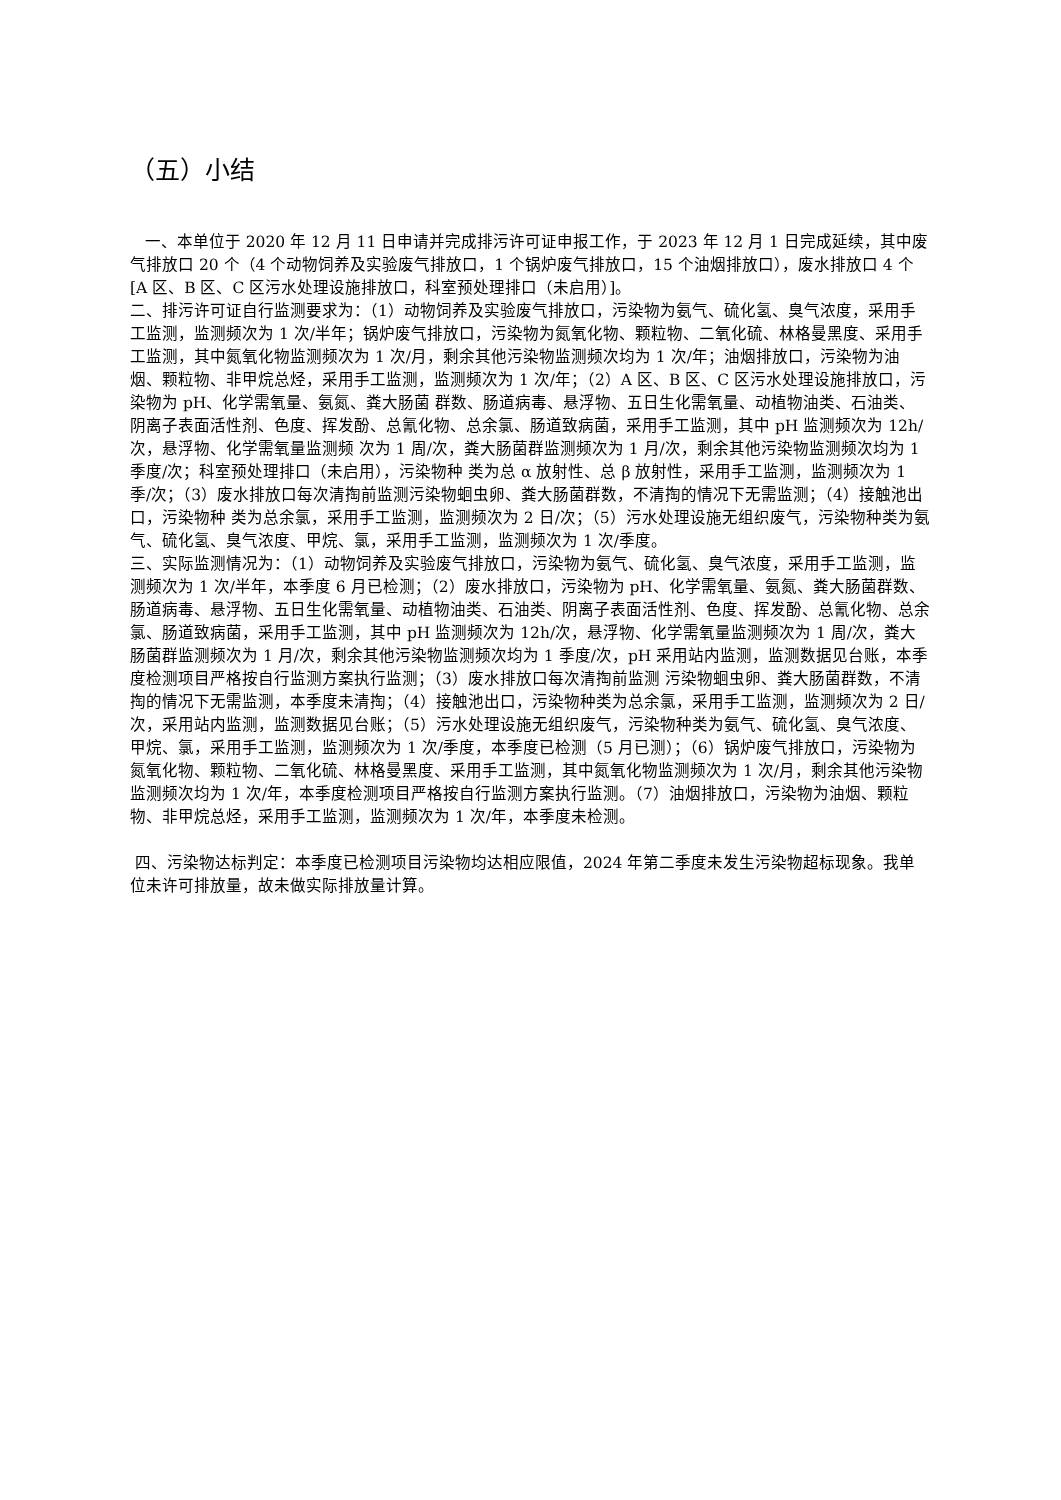（五）小结
一、本单位于 2020 年 12 月 11 日申请并完成排污许可证申报工作，于 2023 年 12 月 1 日完成延续，其中废气排放口 20 个（4 个动物饲养及实验废气排放口，1 个锅炉废气排放口，15 个油烟排放口），废水排放口 4 个 [A 区、B 区、C 区污水处理设施排放口，科室预处理排口（未启用）]。
二、排污许可证自行监测要求为：（1）动物饲养及实验废气排放口，污染物为氨气、硫化氢、臭气浓度，采用手工监测，监测频次为 1 次/半年；锅炉废气排放口，污染物为氮氧化物、颗粒物、二氧化硫、林格曼黑度、采用手工监测，其中氮氧化物监测频次为 1 次/月，剩余其他污染物监测频次均为 1 次/年；油烟排放口，污染物为油烟、颗粒物、非甲烷总烃，采用手工监测，监测频次为 1 次/年；（2）A 区、B 区、C 区污水处理设施排放口，污染物为 pH、化学需氧量、氨氮、粪大肠菌 群数、肠道病毒、悬浮物、五日生化需氧量、动植物油类、石油类、阴离子表面活性剂、色度、挥发酚、总氰化物、总余氯、肠道致病菌，采用手工监测，其中 pH 监测频次为 12h/次，悬浮物、化学需氧量监测频 次为 1 周/次，粪大肠菌群监测频次为 1 月/次，剩余其他污染物监测频次均为 1 季度/次；科室预处理排口（未启用），污染物种 类为总 α 放射性、总 β 放射性，采用手工监测，监测频次为 1 季/次；（3）废水排放口每次清掏前监测污染物蛔虫卵、粪大肠菌群数，不清掏的情况下无需监测；（4）接触池出口，污染物种 类为总余氯，采用手工监测，监测频次为 2 日/次；（5）污水处理设施无组织废气，污染物种类为氨气、硫化氢、臭气浓度、甲烷、氯，采用手工监测，监测频次为 1 次/季度。
三、实际监测情况为：（1）动物饲养及实验废气排放口，污染物为氨气、硫化氢、臭气浓度，采用手工监测，监测频次为 1 次/半年，本季度 6 月已检测；（2）废水排放口，污染物为 pH、化学需氧量、氨氮、粪大肠菌群数、肠道病毒、悬浮物、五日生化需氧量、动植物油类、石油类、阴离子表面活性剂、色度、挥发酚、总氰化物、总余氯、肠道致病菌，采用手工监测，其中 pH 监测频次为 12h/次，悬浮物、化学需氧量监测频次为 1 周/次，粪大肠菌群监测频次为 1 月/次，剩余其他污染物监测频次均为 1 季度/次，pH 采用站内监测，监测数据见台账，本季度检测项目严格按自行监测方案执行监测；（3）废水排放口每次清掏前监测 污染物蛔虫卵、粪大肠菌群数，不清掏的情况下无需监测，本季度未清掏；（4）接触池出口，污染物种类为总余氯，采用手工监测，监测频次为 2 日/次，采用站内监测，监测数据见台账；（5）污水处理设施无组织废气，污染物种类为氨气、硫化氢、臭气浓度、甲烷、氯，采用手工监测，监测频次为 1 次/季度，本季度已检测（5 月已测）；（6）锅炉废气排放口，污染物为氮氧化物、颗粒物、二氧化硫、林格曼黑度、采用手工监测，其中氮氧化物监测频次为 1 次/月，剩余其他污染物监测频次均为 1 次/年，本季度检测项目严格按自行监测方案执行监测。（7）油烟排放口，污染物为油烟、颗粒物、非甲烷总烃，采用手工监测，监测频次为 1 次/年，本季度未检测。
四、污染物达标判定：本季度已检测项目污染物均达相应限值，2024 年第二季度未发生污染物超标现象。我单位未许可排放量，故未做实际排放量计算。